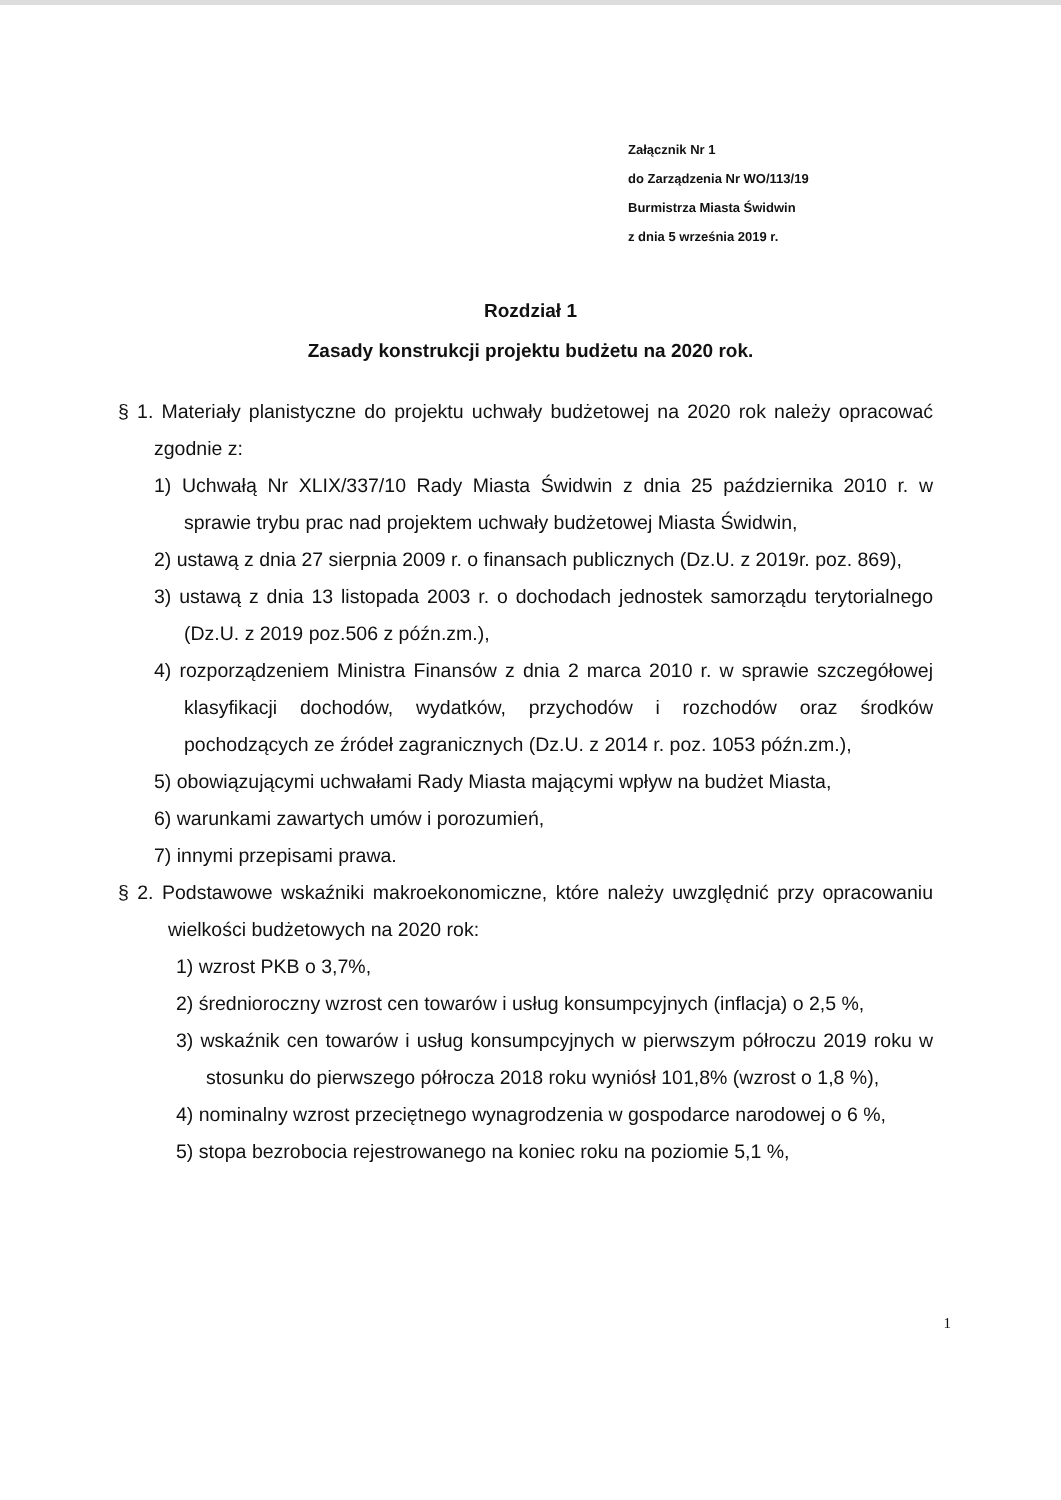Załącznik Nr 1
do Zarządzenia Nr WO/113/19
Burmistrza Miasta Świdwin
z dnia 5 września 2019 r.
Rozdział 1
Zasady konstrukcji projektu budżetu na 2020 rok.
§ 1. Materiały planistyczne do projektu uchwały budżetowej na 2020 rok należy opracować zgodnie z:
1) Uchwałą Nr XLIX/337/10 Rady Miasta Świdwin z dnia 25 października 2010 r. w sprawie trybu prac nad projektem uchwały budżetowej Miasta Świdwin,
2) ustawą z dnia 27 sierpnia 2009 r. o finansach publicznych (Dz.U. z 2019r. poz. 869),
3) ustawą z dnia 13 listopada 2003 r. o dochodach jednostek samorządu terytorialnego (Dz.U. z 2019 poz.506 z późn.zm.),
4) rozporządzeniem Ministra Finansów z dnia 2 marca 2010 r. w sprawie szczegółowej klasyfikacji dochodów, wydatków, przychodów i rozchodów oraz środków pochodzących ze źródeł zagranicznych (Dz.U. z 2014 r. poz. 1053 późn.zm.),
5) obowiązującymi uchwałami Rady Miasta mającymi wpływ na budżet Miasta,
6) warunkami zawartych umów i porozumień,
7) innymi przepisami prawa.
§ 2. Podstawowe wskaźniki makroekonomiczne, które należy uwzględnić przy opracowaniu wielkości budżetowych na 2020 rok:
1) wzrost PKB o 3,7%,
2) średnioroczny wzrost cen towarów i usług konsumpcyjnych (inflacja) o 2,5 %,
3) wskaźnik cen towarów i usług konsumpcyjnych w pierwszym półroczu 2019 roku w stosunku do pierwszego półrocza 2018 roku wyniósł 101,8% (wzrost o 1,8 %),
4) nominalny wzrost przeciętnego wynagrodzenia w gospodarce narodowej o 6 %,
5) stopa bezrobocia rejestrowanego na koniec roku na poziomie 5,1 %,
1